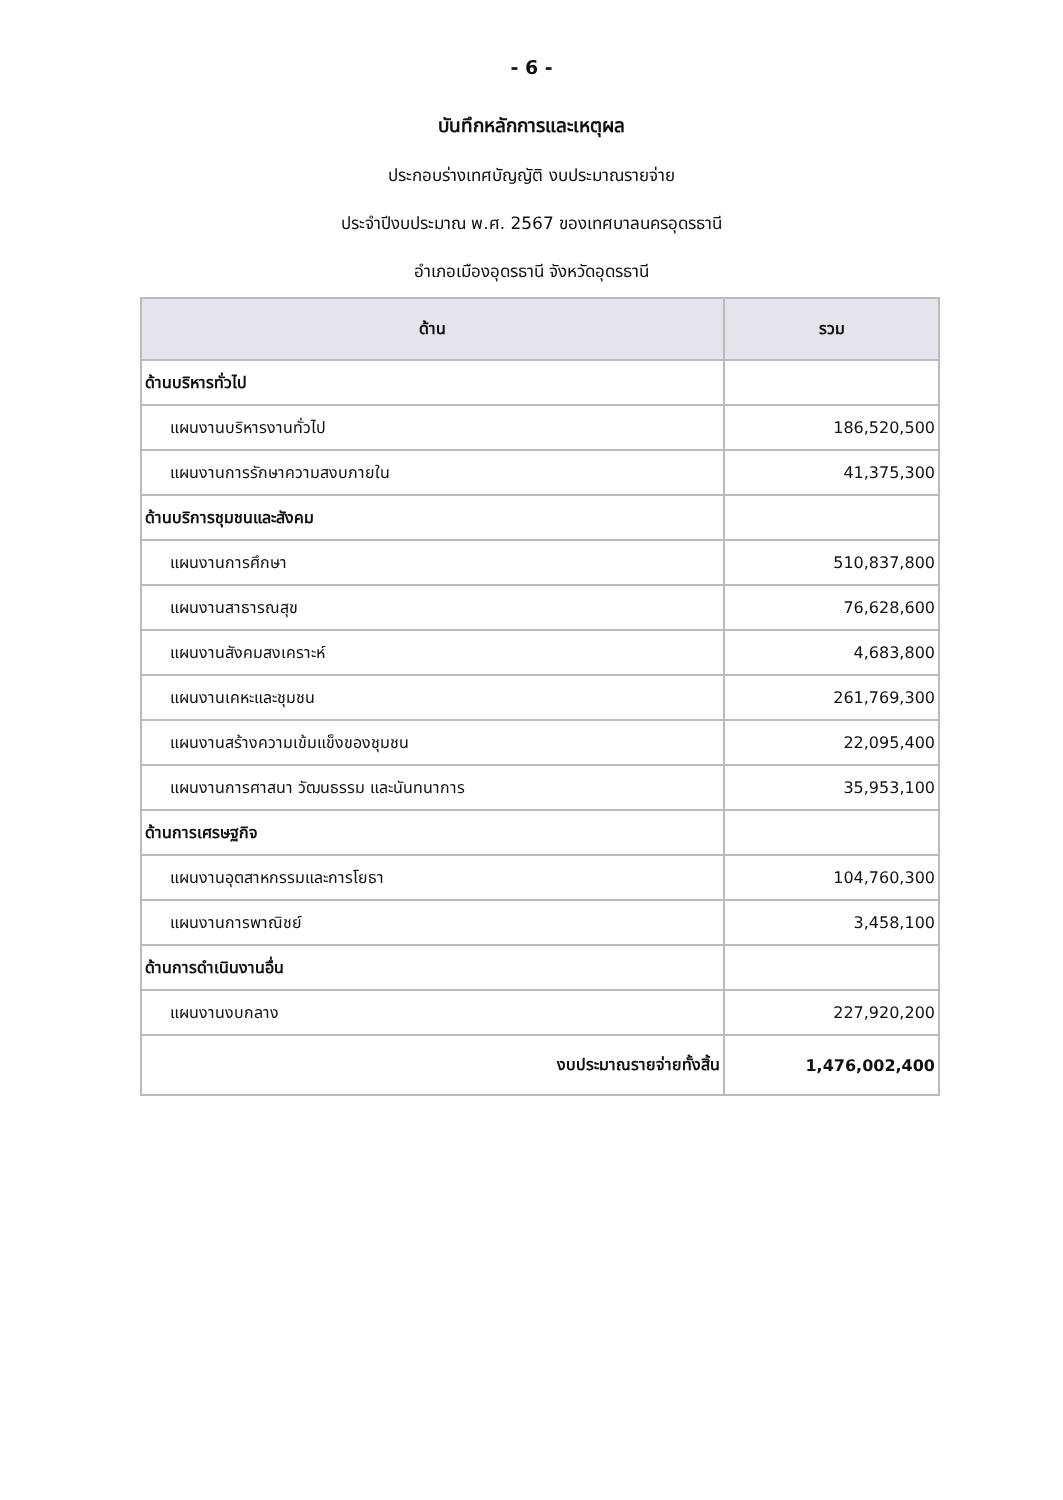- 6 -
บันทึกหลักการและเหตุผล
ประกอบร่างเทศบัญญัติ งบประมาณรายจ่าย
ประจำปีงบประมาณ พ.ศ. 2567 ของเทศบาลนครอุดรธานี
อำเภอเมืองอุดรธานี จังหวัดอุดรธานี
| ด้าน | รวม |
| --- | --- |
| ด้านบริหารทั่วไป | |
| แผนงานบริหารงานทั่วไป | 186,520,500 |
| แผนงานการรักษาความสงบภายใน | 41,375,300 |
| ด้านบริการชุมชนและสังคม | |
| แผนงานการศึกษา | 510,837,800 |
| แผนงานสาธารณสุข | 76,628,600 |
| แผนงานสังคมสงเคราะห์ | 4,683,800 |
| แผนงานเคหะและชุมชน | 261,769,300 |
| แผนงานสร้างความเข้มแข็งของชุมชน | 22,095,400 |
| แผนงานการศาสนา วัฒนธรรม และนันทนาการ | 35,953,100 |
| ด้านการเศรษฐกิจ | |
| แผนงานอุตสาหกรรมและการโยธา | 104,760,300 |
| แผนงานการพาณิชย์ | 3,458,100 |
| ด้านการดำเนินงานอื่น | |
| แผนงานงบกลาง | 227,920,200 |
| งบประมาณรายจ่ายทั้งสิ้น | 1,476,002,400 |